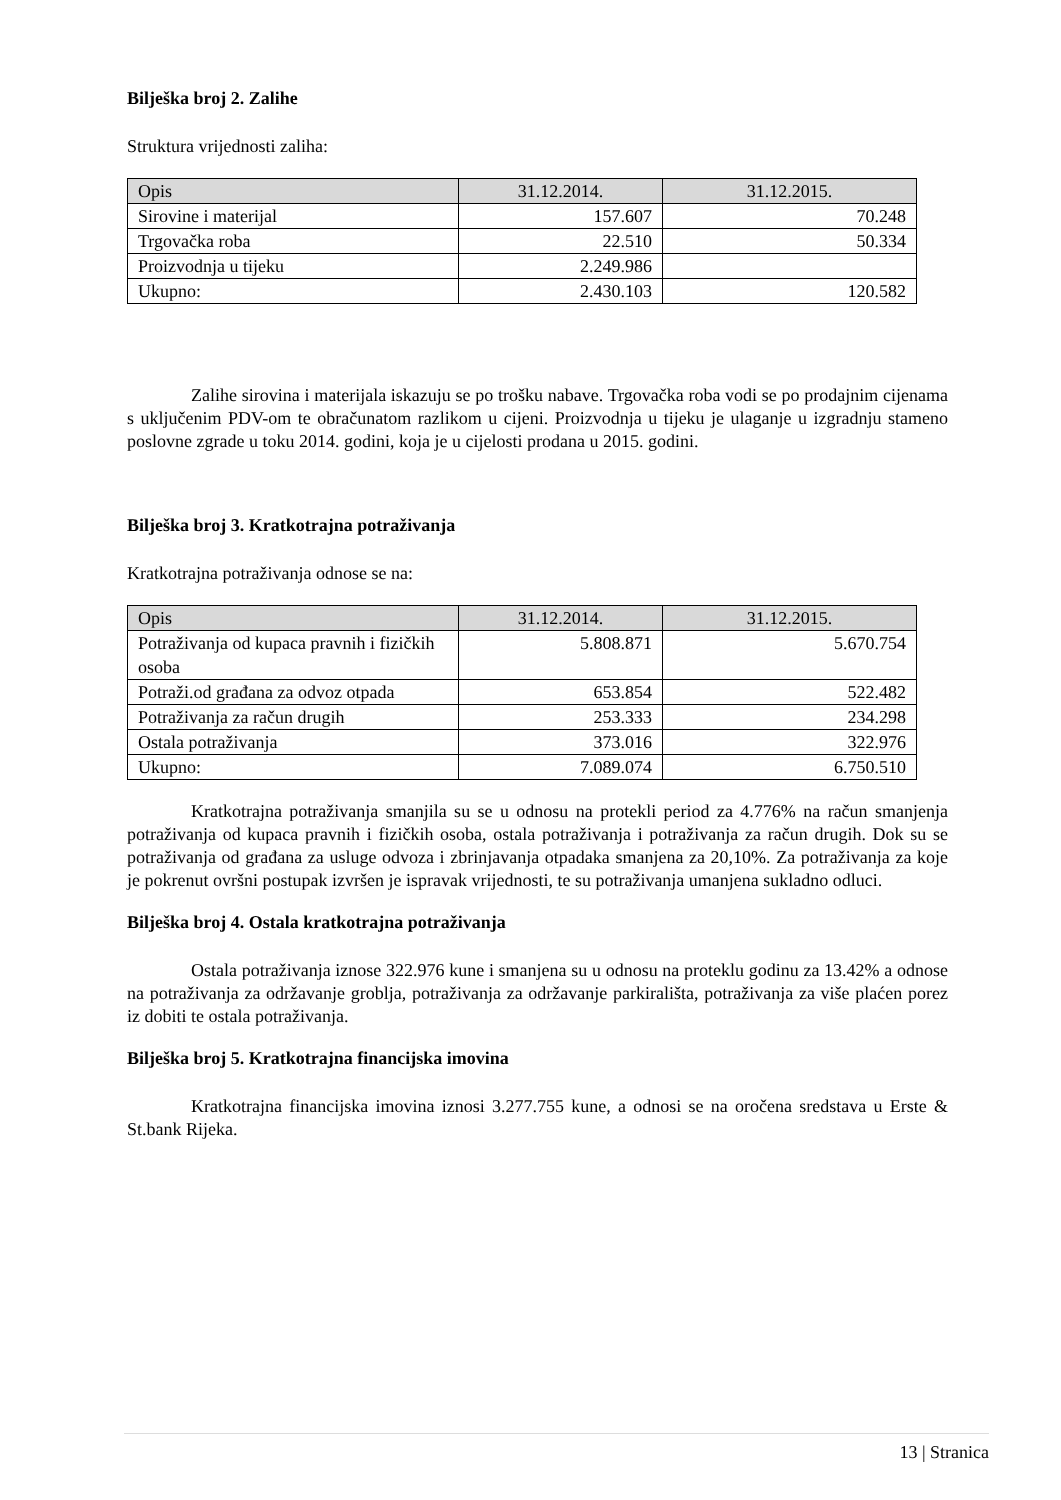Bilješka broj 2. Zalihe
Struktura vrijednosti zaliha:
| Opis | 31.12.2014. | 31.12.2015. |
| --- | --- | --- |
| Sirovine i materijal | 157.607 | 70.248 |
| Trgovačka roba | 22.510 | 50.334 |
| Proizvodnja u tijeku | 2.249.986 | |
| Ukupno: | 2.430.103 | 120.582 |
Zalihe sirovina i materijala iskazuju se po trošku nabave. Trgovačka roba vodi se po prodajnim cijenama s uključenim PDV-om te obračunatom razlikom u cijeni. Proizvodnja u tijeku je ulaganje u izgradnju stameno poslovne zgrade u toku 2014. godini, koja je u cijelosti prodana u 2015. godini.
Bilješka broj 3. Kratkotrajna potraživanja
Kratkotrajna potraživanja odnose se na:
| Opis | 31.12.2014. | 31.12.2015. |
| --- | --- | --- |
| Potraživanja od kupaca pravnih i fizičkih osoba | 5.808.871 | 5.670.754 |
| Potraži.od građana za odvoz otpada | 653.854 | 522.482 |
| Potraživanja za račun drugih | 253.333 | 234.298 |
| Ostala potraživanja | 373.016 | 322.976 |
| Ukupno: | 7.089.074 | 6.750.510 |
Kratkotrajna potraživanja smanjila su se u odnosu na protekli period za 4.776% na račun smanjenja potraživanja od kupaca pravnih i fizičkih osoba, ostala potraživanja i potraživanja za račun drugih. Dok su se potraživanja od građana za usluge odvoza i zbrinjavanja otpadaka smanjena za 20,10%. Za potraživanja za koje je pokrenut ovršni postupak izvršen je ispravak vrijednosti, te su potraživanja umanjena sukladno odluci.
Bilješka broj 4. Ostala kratkotrajna potraživanja
Ostala potraživanja iznose 322.976 kune i smanjena su u odnosu na proteklu godinu za 13.42% a odnose na potraživanja za održavanje groblja, potraživanja za održavanje parkirališta, potraživanja za više plaćen porez iz dobiti te ostala potraživanja.
Bilješka broj 5. Kratkotrajna financijska imovina
Kratkotrajna financijska imovina iznosi 3.277.755 kune, a odnosi se na oročena sredstava u Erste & St.bank Rijeka.
13 | Stranica